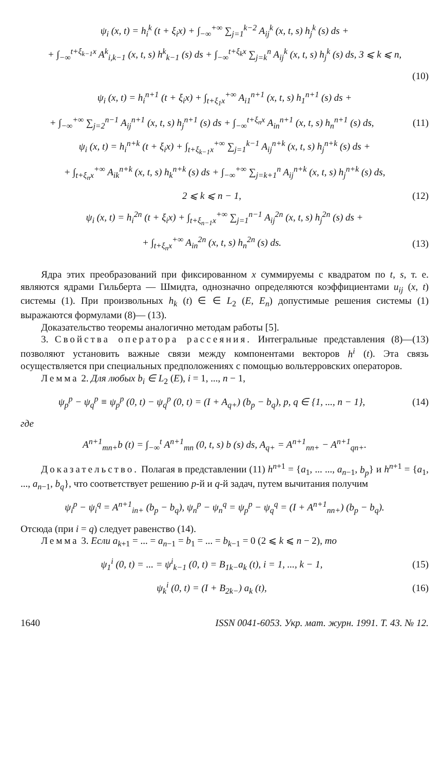ψ<sub>i</sub> (x, t) = h<sub>i</sub><sup>k</sup> (t + ξ<sub>i</sub>x) + ∫<sub>−∞</sub><sup>+∞</sup> ∑<sub>j=1</sub><sup>k−2</sup> A<sub>ij</sub><sup>k</sup> (x, t, s) h<sub>j</sub><sup>k</sup> (s) ds +
+ ∫<sub>−∞</sub><sup>t+ξ<sub>k−1</sub>x</sup> A<sup>k</sup><sub>i,k−1</sub> (x, t, s) h<sup>k</sup><sub>k−1</sub> (s) ds + ∫<sub>−∞</sub><sup>t+ξ<sub>k</sub>x</sup> ∑<sub>j=k</sub><sup>n</sup> A<sub>ij</sub><sup>k</sup> (x, t, s) h<sub>j</sub><sup>k</sup> (s) ds, 3 ⩽ k ⩽ n,
(10)
ψ<sub>i</sub> (x, t) = h<sub>i</sub><sup>n+1</sup> (t + ξ<sub>i</sub>x) + ∫<sub>t+ξ<sub>1</sub>x</sub><sup>+∞</sup> A<sub>i1</sub><sup>n+1</sup> (x, t, s) h<sub>1</sub><sup>n+1</sup> (s) ds +
+ ∫<sub>−∞</sub><sup>+∞</sup> ∑<sub>j=2</sub><sup>n−1</sup> A<sub>ij</sub><sup>n+1</sup> (x, t, s) h<sub>j</sub><sup>n+1</sup> (s) ds + ∫<sub>−∞</sub><sup>t+ξ<sub>n</sub>x</sup> A<sub>in</sub><sup>n+1</sup> (x, t, s) h<sub>n</sub><sup>n+1</sup> (s) ds, (11)
ψ<sub>i</sub> (x, t) = h<sub>i</sub><sup>n+k</sup> (t + ξ<sub>i</sub>x) + ∫<sub>t+ξ<sub>k−1</sub>x</sub><sup>+∞</sup> ∑<sub>j=1</sub><sup>k−1</sup> A<sub>ij</sub><sup>n+k</sup> (x, t, s) h<sub>j</sub><sup>n+k</sup> (s) ds +
+ ∫<sub>t+ξ<sub>n</sub>x</sub><sup>+∞</sup> A<sub>ik</sub><sup>n+k</sup> (x, t, s) h<sub>k</sub><sup>n+k</sup> (s) ds + ∫<sub>−∞</sub><sup>+∞</sup> ∑<sub>j=k+1</sub><sup>n</sup> A<sub>ij</sub><sup>n+k</sup> (x, t, s) h<sub>j</sub><sup>n+k</sup> (s) ds,
2 ⩽ k ⩽ n − 1, (12)
ψ<sub>i</sub> (x, t) = h<sub>i</sub><sup>2n</sup> (t + ξ<sub>i</sub>x) + ∫<sub>t+ξ<sub>n−1</sub>x</sub><sup>+∞</sup> ∑<sub>j=1</sub><sup>n−1</sup> A<sub>ij</sub><sup>2n</sup> (x, t, s) h<sub>j</sub><sup>2n</sup> (s) ds +
+ ∫<sub>t+ξ<sub>n</sub>x</sub><sup>+∞</sup> A<sub>in</sub><sup>2n</sup> (x, t, s) h<sub>n</sub><sup>2n</sup> (s) ds. (13)
Ядра этих преобразований при фиксированном x суммируемы с квадратом по t, s, т. е. являются ядрами Гильберта — Шмидта, однозначно определяются коэффициентами u<sub>ij</sub> (x, t) системы (1). При произвольных h<sub>k</sub> (t) ∈ ∈ L<sub>2</sub> (E, E<sub>n</sub>) допустимые решения системы (1) выражаются формулами (8)— (13).
Доказательство теоремы аналогично методам работы [5].
3. Свойства оператора рассеяния. Интегральные представления (8)—(13) позволяют установить важные связи между компонентами векторов h<sup>i</sup> (t). Эта связь осуществляется при специальных предположениях с помощью вольтерровских операторов.
Лемма 2. Для любых b<sub>i</sub> ∈ L<sub>2</sub> (E), i = 1, ..., n − 1,
ψ<sub>p</sub><sup>p</sup> − ψ<sub>q</sub><sup>p</sup> ≡ ψ<sub>p</sub><sup>p</sup> (0, t) − ψ<sub>q</sub><sup>p</sup> (0, t) = (I + A<sub>q+</sub>) (b<sub>p</sub> − b<sub>q</sub>), p, q ∈ {1, ..., n − 1}, (14)
где
A<sup>n+1</sup><sub>mn+</sub>b (t) = ∫<sub>−∞</sub><sup>t</sup> A<sup>n+1</sup><sub>mn</sub> (0, t, s) b (s) ds, A<sub>q+</sub> = A<sup>n+1</sup><sub>nn+</sub> − A<sup>n+1</sup><sub>qn+</sub>.
Доказательство. Полагая в представлении (11) h<sup>n+1</sup> = {a<sub>1</sub>, ... ..., a<sub>n−1</sub>, b<sub>p</sub>} и h<sup>n+1</sup> = {a<sub>1</sub>, ..., a<sub>n−1</sub>, b<sub>q</sub>}, что соответствует решению p-й и q-й задач, путем вычитания получим
ψ<sub>i</sub><sup>p</sup> − ψ<sub>i</sub><sup>q</sup> = A<sup>n+1</sup><sub>in+</sub> (b<sub>p</sub> − b<sub>q</sub>), ψ<sub>n</sub><sup>p</sup> − ψ<sub>n</sub><sup>q</sup> = ψ<sub>p</sub><sup>p</sup> − ψ<sub>q</sub><sup>q</sup> = (I + A<sup>n+1</sup><sub>nn+</sub>) (b<sub>p</sub> − b<sub>q</sub>).
Отсюда (при i = q) следует равенство (14).
Лемма 3. Если a<sub>k+1</sub> = ... = a<sub>n−1</sub> = b<sub>1</sub> = ... = b<sub>k−1</sub> = 0 (2 ⩽ k ⩽ n − 2), то
ψ<sub>1</sub><sup>i</sup> (0, t) = ... = ψ<sup>i</sup><sub>k−1</sub> (0, t) = B<sub>1k−</sub>a<sub>k</sub> (t), i = 1, ..., k − 1, (15)
ψ<sub>k</sub><sup>i</sup> (0, t) = (I + B<sub>2k−</sub>) a<sub>k</sub> (t), (16)
1640 ISSN 0041-6053. Укр. мат. журн. 1991. Т. 43. № 12.